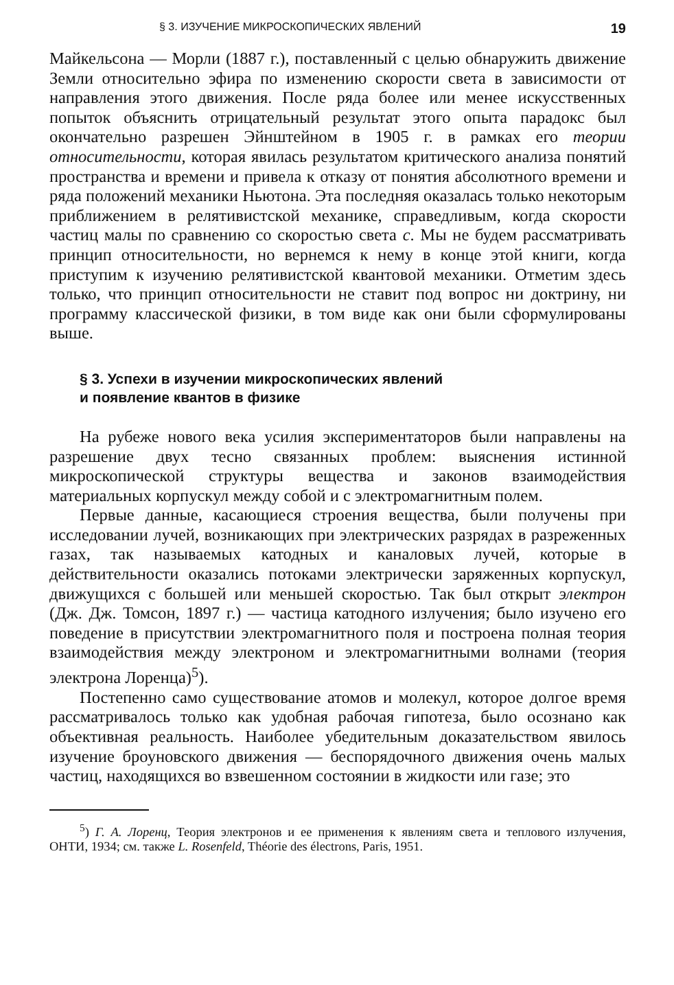§ 3. ИЗУЧЕНИЕ МИКРОСКОПИЧЕСКИХ ЯВЛЕНИЙ 19
Майкельсона — Морли (1887 г.), поставленный с целью обнаружить движение Земли относительно эфира по изменению скорости света в зависимости от направления этого движения. После ряда более или менее искусственных попыток объяснить отрицательный результат этого опыта парадокс был окончательно разрешен Эйнштейном в 1905 г. в рамках его теории относительности, которая явилась результатом критического анализа понятий пространства и времени и привела к отказу от понятия абсолютного времени и ряда положений механики Ньютона. Эта последняя оказалась только некоторым приближением в релятивистской механике, справедливым, когда скорости частиц малы по сравнению со скоростью света c. Мы не будем рассматривать принцип относительности, но вернемся к нему в конце этой книги, когда приступим к изучению релятивистской квантовой механики. Отметим здесь только, что принцип относительности не ставит под вопрос ни доктрину, ни программу классической физики, в том виде как они были сформулированы выше.
§ 3. Успехи в изучении микроскопических явлений
и появление квантов в физике
На рубеже нового века усилия экспериментаторов были направлены на разрешение двух тесно связанных проблем: выяснения истинной микроскопической структуры вещества и законов взаимодействия материальных корпускул между собой и с электромагнитным полем.
Первые данные, касающиеся строения вещества, были получены при исследовании лучей, возникающих при электрических разрядах в разреженных газах, так называемых катодных и каналовых лучей, которые в действительности оказались потоками электрически заряженных корпускул, движущихся с большей или меньшей скоростью. Так был открыт электрон (Дж. Дж. Томсон, 1897 г.) — частица катодного излучения; было изучено его поведение в присутствии электромагнитного поля и построена полная теория взаимодействия между электроном и электромагнитными волнами (теория электрона Лоренца)<sup>5</sup>).
Постепенно само существование атомов и молекул, которое долгое время рассматривалось только как удобная рабочая гипотеза, было осознано как объективная реальность. Наиболее убедительным доказательством явилось изучение броуновского движения — беспорядочного движения очень малых частиц, находящихся во взвешенном состоянии в жидкости или газе; это
<sup>5</sup>) Г. А. Лоренц, Теория электронов и ее применения к явлениям света и теплового излучения, ОНТИ, 1934; см. также L. Rosenfeld, Théorie des électrons, Paris, 1951.